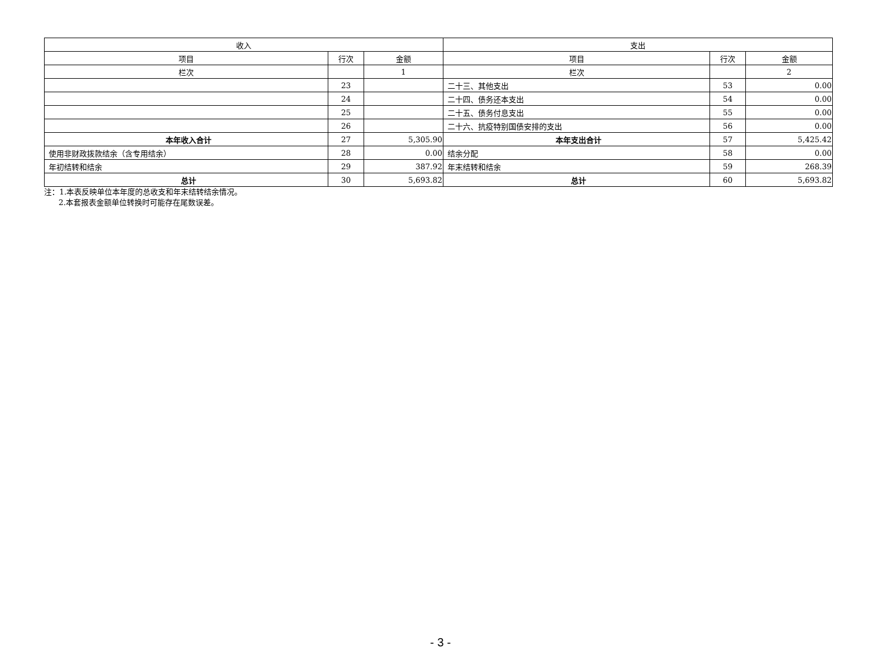| 收入 | | | 支出 | | |
| --- | --- | --- | --- | --- | --- |
| 项目 | 行次 | 金额 | 项目 | 行次 | 金额 |
| 栏次 | | 1 | 栏次 | | 2 |
| | 23 | | 二十三、其他支出 | 53 | 0.00 |
| | 24 | | 二十四、债务还本支出 | 54 | 0.00 |
| | 25 | | 二十五、债务付息支出 | 55 | 0.00 |
| | 26 | | 二十六、抗疫特别国债安排的支出 | 56 | 0.00 |
| 本年收入合计 | 27 | 5,305.90 | 本年支出合计 | 57 | 5,425.42 |
| 使用非财政拨款结余（含专用结余） | 28 | 0.00 | 结余分配 | 58 | 0.00 |
| 年初结转和结余 | 29 | 387.92 | 年末结转和结余 | 59 | 268.39 |
| 总计 | 30 | 5,693.82 | 总计 | 60 | 5,693.82 |
注：1.本表反映单位本年度的总收支和年末结转结余情况。
2.本套报表金额单位转换时可能存在尾数误差。
- 3 -